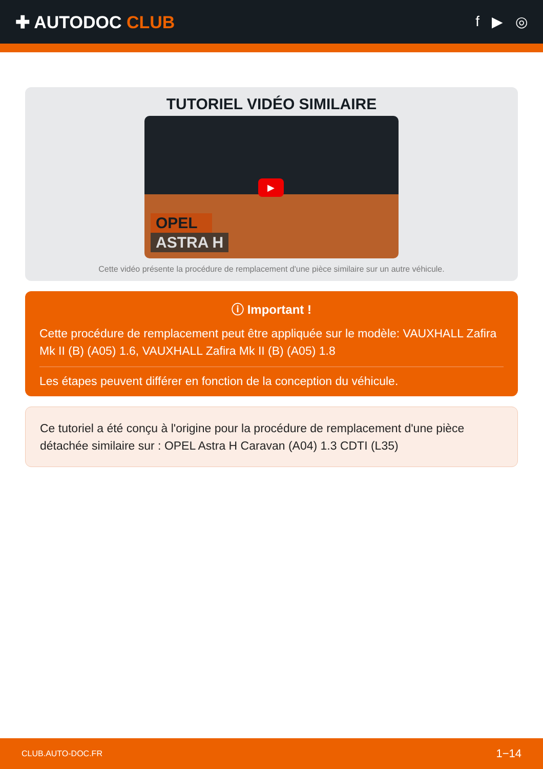✚ AUTODOC CLUB
f ▶ ◎
TUTORIEL VIDÉO SIMILAIRE
▶
OPEL
ASTRA H
Cette vidéo présente la procédure de remplacement d'une pièce similaire sur un autre véhicule.
ⓘ Important !
Cette procédure de remplacement peut être appliquée sur le modèle: VAUXHALL Zafira Mk II (B) (A05) 1.6, VAUXHALL Zafira Mk II (B) (A05) 1.8
Les étapes peuvent différer en fonction de la conception du véhicule.
Ce tutoriel a été conçu à l'origine pour la procédure de remplacement d'une pièce détachée similaire sur : OPEL Astra H Caravan (A04) 1.3 CDTI (L35)
CLUB.AUTO-DOC.FR 1−14